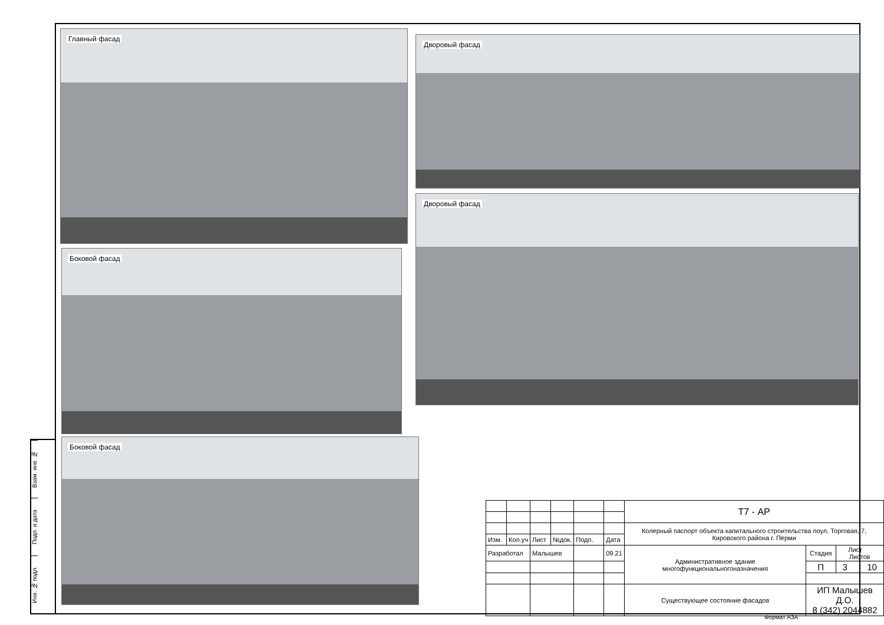Взам. инв. №
Подп. и дата
Инв. № подл.
Главный фасад
Дворовый фасад
Боковой фасад
Дворовый фасад
Боковой фасад
| | | | | | | Т7 - АР | | |
| | | | | | | Колерный паспорт объекта капитального строительства поул. Торговая, 7, Кировского района г. Перми | | |
| Изм. | Кол.уч | Лист | №док. | Подп. | Дата | | | |
| Разработал | | Малышев | | | 09.21 | Административное здание многофункциональногоназначения | Стадия | Лист Листов |
| | | | | | | | П | 3 10 |
| | | | | | | Существующее состояние фасадов | ИП Малышев Д.О. 8 (342) 2044882 | |
Формат А3А